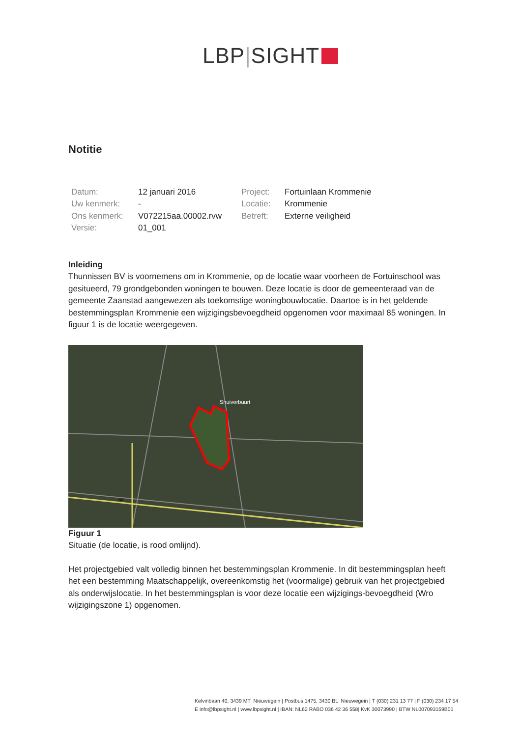LBP|SIGHT
Notitie
| Datum: | 12 januari 2016 | Project: | Fortuinlaan Krommenie |
| Uw kenmerk: | - | Locatie: | Krommenie |
| Ons kenmerk: | V072215aa.00002.rvw | Betreft: | Externe veiligheid |
| Versie: | 01_001 | | |
Inleiding
Thunnissen BV is voornemens om in Krommenie, op de locatie waar voorheen de Fortuinschool was gesitueerd, 79 grondgebonden woningen te bouwen. Deze locatie is door de gemeenteraad van de gemeente Zaanstad aangewezen als toekomstige woningbouwlocatie. Daartoe is in het geldende bestemmingsplan Krommenie een wijzigingsbevoegdheid opgenomen voor maximaal 85 woningen. In figuur 1 is de locatie weergegeven.
Snuiverbuurt
N8
Figuur 1
Situatie (de locatie, is rood omlijnd).
Het projectgebied valt volledig binnen het bestemmingsplan Krommenie. In dit bestemmingsplan heeft het een bestemming Maatschappelijk, overeenkomstig het (voormalige) gebruik van het projectgebied als onderwijslocatie. In het bestemmingsplan is voor deze locatie een wijzigings-bevoegdheid (Wro wijzigingszone 1) opgenomen.
Kelvinbaan 40, 3439 MT Nieuwegein | Postbus 1475, 3430 BL Nieuwegein | T (030) 231 13 77 | F (030) 234 17 54
E info@lbpsight.nl | www.lbpsight.nl | IBAN: NL62 RABO 036 42 36 558| KvK 30073990 | BTW NL007093159B01